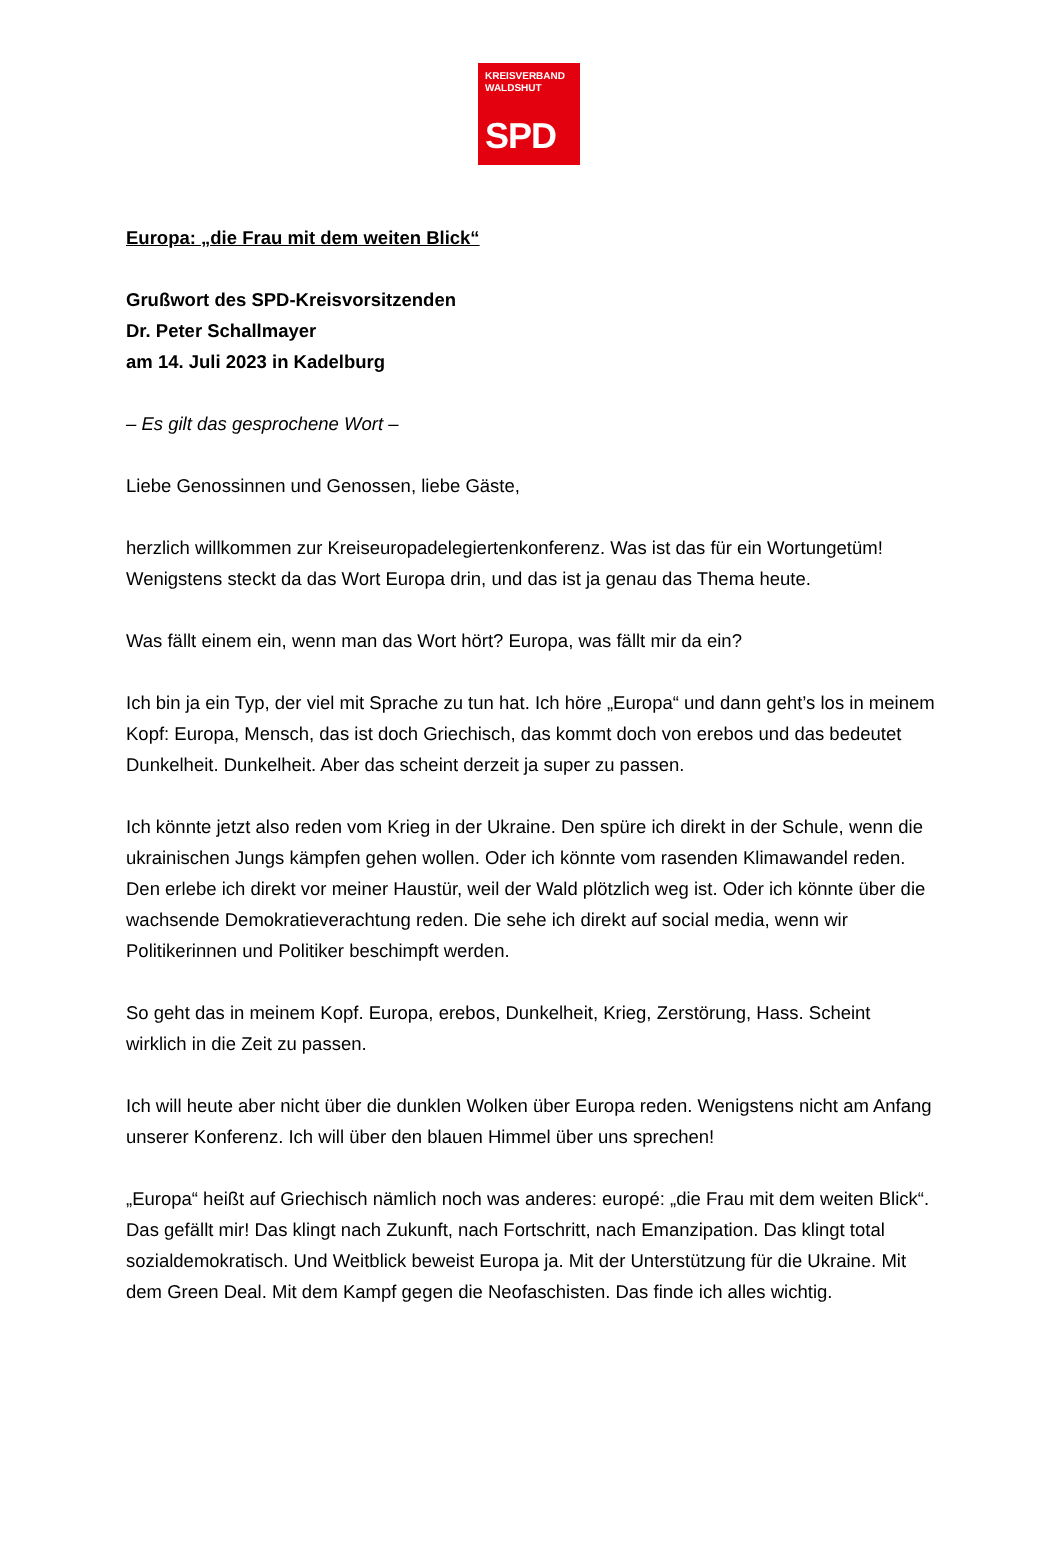KREISVERBAND
WALDSHUT
SPD
Europa: „die Frau mit dem weiten Blick“
Grußwort des SPD-Kreisvorsitzenden
Dr. Peter Schallmayer
am 14. Juli 2023 in Kadelburg
– Es gilt das gesprochene Wort –
Liebe Genossinnen und Genossen, liebe Gäste,
herzlich willkommen zur Kreiseuropadelegiertenkonferenz. Was ist das für ein Wortungetüm! Wenigstens steckt da das Wort Europa drin, und das ist ja genau das Thema heute.
Was fällt einem ein, wenn man das Wort hört? Europa, was fällt mir da ein?
Ich bin ja ein Typ, der viel mit Sprache zu tun hat. Ich höre „Europa“ und dann geht’s los in meinem Kopf: Europa, Mensch, das ist doch Griechisch, das kommt doch von erebos und das bedeutet Dunkelheit. Dunkelheit. Aber das scheint derzeit ja super zu passen.
Ich könnte jetzt also reden vom Krieg in der Ukraine. Den spüre ich direkt in der Schule, wenn die ukrainischen Jungs kämpfen gehen wollen. Oder ich könnte vom rasenden Klimawandel reden. Den erlebe ich direkt vor meiner Haustür, weil der Wald plötzlich weg ist. Oder ich könnte über die wachsende Demokratieverachtung reden. Die sehe ich direkt auf social media, wenn wir Politikerinnen und Politiker beschimpft werden.
So geht das in meinem Kopf. Europa, erebos, Dunkelheit, Krieg, Zerstörung, Hass. Scheint wirklich in die Zeit zu passen.
Ich will heute aber nicht über die dunklen Wolken über Europa reden. Wenigstens nicht am Anfang unserer Konferenz. Ich will über den blauen Himmel über uns sprechen!
„Europa“ heißt auf Griechisch nämlich noch was anderes: europé: „die Frau mit dem weiten Blick“. Das gefällt mir! Das klingt nach Zukunft, nach Fortschritt, nach Emanzipation. Das klingt total sozialdemokratisch. Und Weitblick beweist Europa ja. Mit der Unterstützung für die Ukraine. Mit dem Green Deal. Mit dem Kampf gegen die Neofaschisten. Das finde ich alles wichtig.